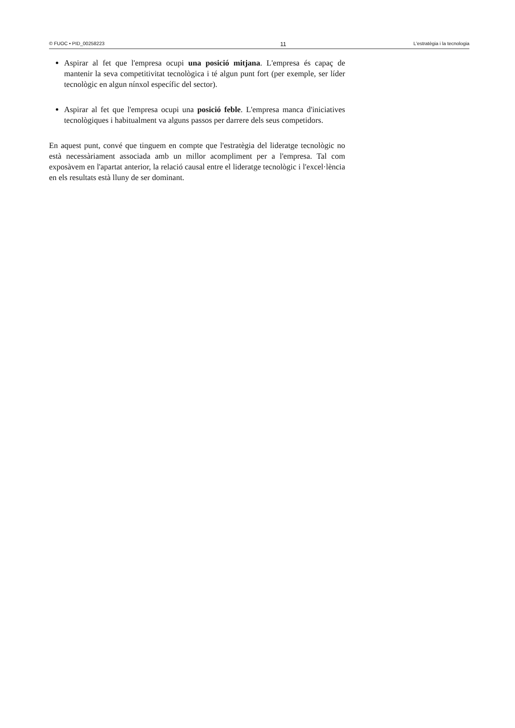© FUOC • PID_00258223 11 L'estratègia i la tecnologia
Aspirar al fet que l'empresa ocupi una posició mitjana. L'empresa és capaç de mantenir la seva competitivitat tecnològica i té algun punt fort (per exemple, ser líder tecnològic en algun nínxol específic del sector).
Aspirar al fet que l'empresa ocupi una posició feble. L'empresa manca d'iniciatives tecnològiques i habitualment va alguns passos per darrere dels seus competidors.
En aquest punt, convé que tinguem en compte que l'estratègia del lideratge tecnològic no està necessàriament associada amb un millor acompliment per a l'empresa. Tal com exposàvem en l'apartat anterior, la relació causal entre el lideratge tecnològic i l'excel·lència en els resultats està lluny de ser dominant.